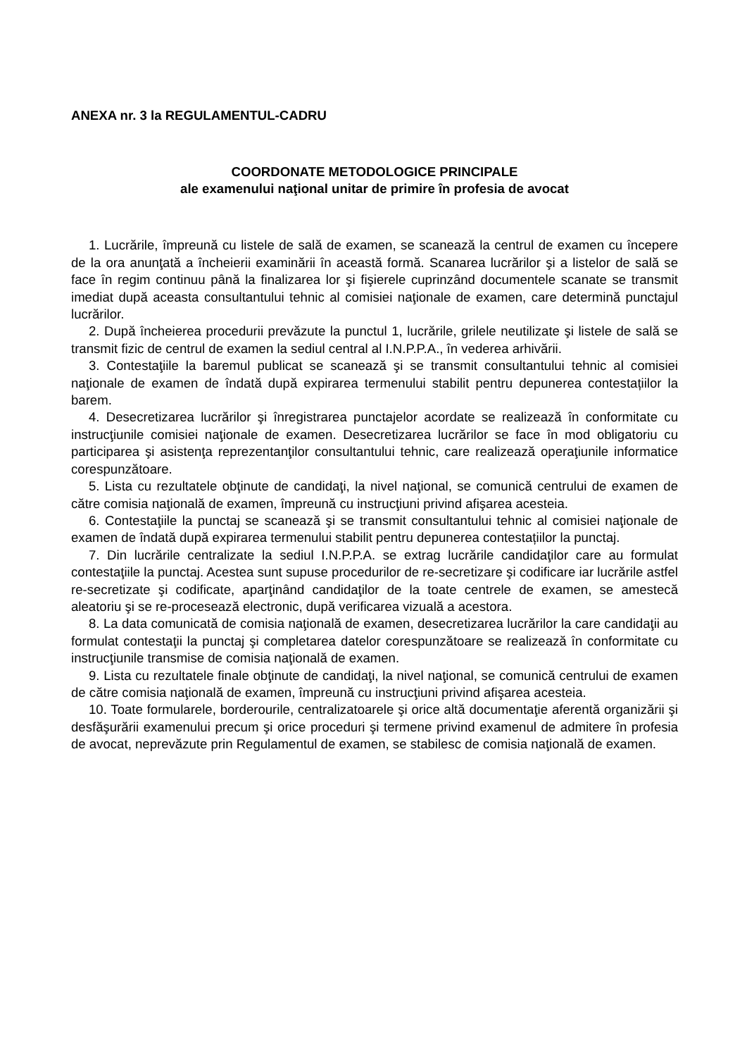ANEXA nr. 3 la REGULAMENTUL-CADRU
COORDONATE METODOLOGICE PRINCIPALE
ale examenului naţional unitar de primire în profesia de avocat
1. Lucrările, împreună cu listele de sală de examen, se scanează la centrul de examen cu începere de la ora anunţată a încheierii examinării în această formă. Scanarea lucrărilor şi a listelor de sală se face în regim continuu până la finalizarea lor şi fişierele cuprinzând documentele scanate se transmit imediat după aceasta consultantului tehnic al comisiei naţionale de examen, care determină punctajul lucrărilor.
2. După încheierea procedurii prevăzute la punctul 1, lucrările, grilele neutilizate şi listele de sală se transmit fizic de centrul de examen la sediul central al I.N.P.P.A., în vederea arhivării.
3. Contestaţiile la baremul publicat se scanează şi se transmit consultantului tehnic al comisiei naţionale de examen de îndată după expirarea termenului stabilit pentru depunerea contestațiilor la barem.
4. Desecretizarea lucrărilor şi înregistrarea punctajelor acordate se realizează în conformitate cu instrucţiunile comisiei naţionale de examen. Desecretizarea lucrărilor se face în mod obligatoriu cu participarea şi asistenţa reprezentanţilor consultantului tehnic, care realizează operaţiunile informatice corespunzătoare.
5. Lista cu rezultatele obţinute de candidaţi, la nivel naţional, se comunică centrului de examen de către comisia naţională de examen, împreună cu instrucţiuni privind afişarea acesteia.
6. Contestaţiile la punctaj se scanează şi se transmit consultantului tehnic al comisiei naţionale de examen de îndată după expirarea termenului stabilit pentru depunerea contestațiilor la punctaj.
7. Din lucrările centralizate la sediul I.N.P.P.A. se extrag lucrările candidaţilor care au formulat contestaţiile la punctaj. Acestea sunt supuse procedurilor de re-secretizare şi codificare iar lucrările astfel re-secretizate şi codificate, aparţinând candidaţilor de la toate centrele de examen, se amestecă aleatoriu şi se re-procesează electronic, după verificarea vizuală a acestora.
8. La data comunicată de comisia naţională de examen, desecretizarea lucrărilor la care candidaţii au formulat contestaţii la punctaj şi completarea datelor corespunzătoare se realizează în conformitate cu instrucţiunile transmise de comisia naţională de examen.
9. Lista cu rezultatele finale obţinute de candidaţi, la nivel naţional, se comunică centrului de examen de către comisia naţională de examen, împreună cu instrucţiuni privind afişarea acesteia.
10. Toate formularele, borderourile, centralizatoarele şi orice altă documentaţie aferentă organizării şi desfăşurării examenului precum şi orice proceduri şi termene privind examenul de admitere în profesia de avocat, neprevăzute prin Regulamentul de examen, se stabilesc de comisia naţională de examen.